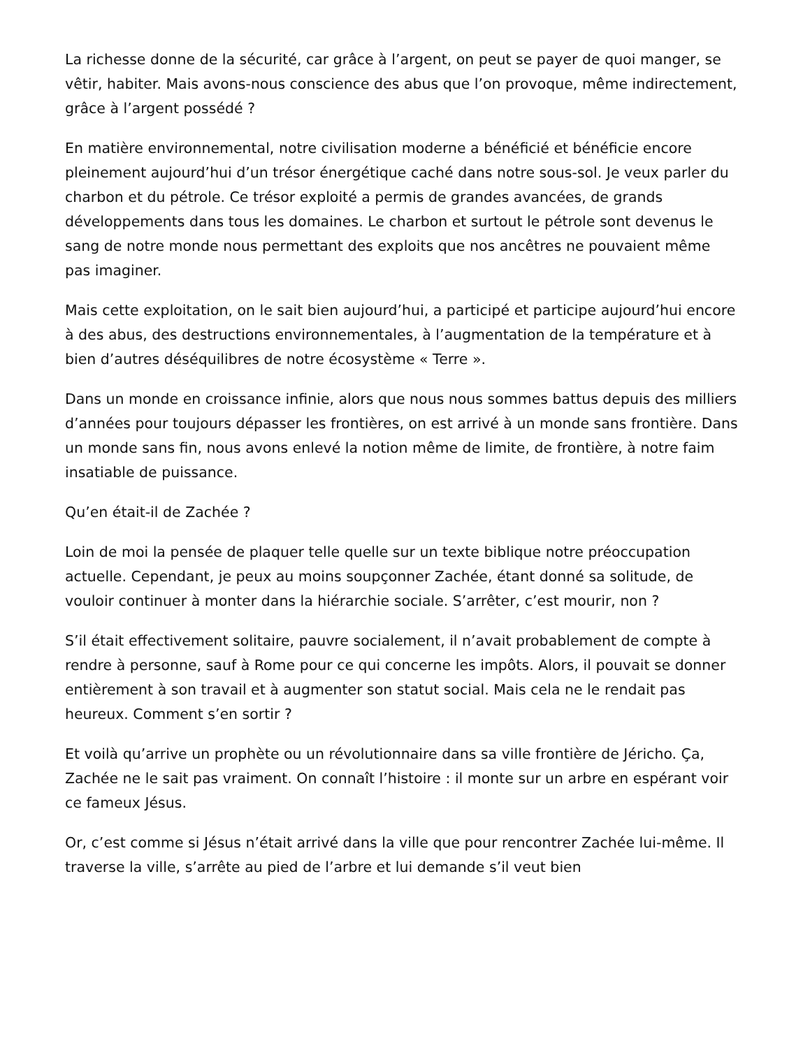La richesse donne de la sécurité, car grâce à l’argent, on peut se payer de quoi manger, se vêtir, habiter. Mais avons-nous conscience des abus que l’on provoque, même indirectement, grâce à l’argent possédé ?
En matière environnemental, notre civilisation moderne a bénéficié et bénéficie encore pleinement aujourd’hui d’un trésor énergétique caché dans notre sous-sol. Je veux parler du charbon et du pétrole. Ce trésor exploité a permis de grandes avancées, de grands développements dans tous les domaines. Le charbon et surtout le pétrole sont devenus le sang de notre monde nous permettant des exploits que nos ancêtres ne pouvaient même pas imaginer.
Mais cette exploitation, on le sait bien aujourd’hui, a participé et participe aujourd’hui encore à des abus, des destructions environnementales, à l’augmentation de la température et à bien d’autres déséquilibres de notre écosystème « Terre ».
Dans un monde en croissance infinie, alors que nous nous sommes battus depuis des milliers d’années pour toujours dépasser les frontières, on est arrivé à un monde sans frontière. Dans un monde sans fin, nous avons enlevé la notion même de limite, de frontière, à notre faim insatiable de puissance.
Qu’en était-il de Zachée ?
Loin de moi la pensée de plaquer telle quelle sur un texte biblique notre préoccupation actuelle. Cependant, je peux au moins soupçonner Zachée, étant donné sa solitude, de vouloir continuer à monter dans la hiérarchie sociale. S’arrêter, c’est mourir, non ?
S’il était effectivement solitaire, pauvre socialement, il n’avait probablement de compte à rendre à personne, sauf à Rome pour ce qui concerne les impôts. Alors, il pouvait se donner entièrement à son travail et à augmenter son statut social. Mais cela ne le rendait pas heureux. Comment s’en sortir ?
Et voilà qu’arrive un prophète ou un révolutionnaire dans sa ville frontière de Jéricho. Ça, Zachée ne le sait pas vraiment. On connaît l’histoire : il monte sur un arbre en espérant voir ce fameux Jésus.
Or, c’est comme si Jésus n’était arrivé dans la ville que pour rencontrer Zachée lui-même. Il traverse la ville, s’arrête au pied de l’arbre et lui demande s’il veut bien